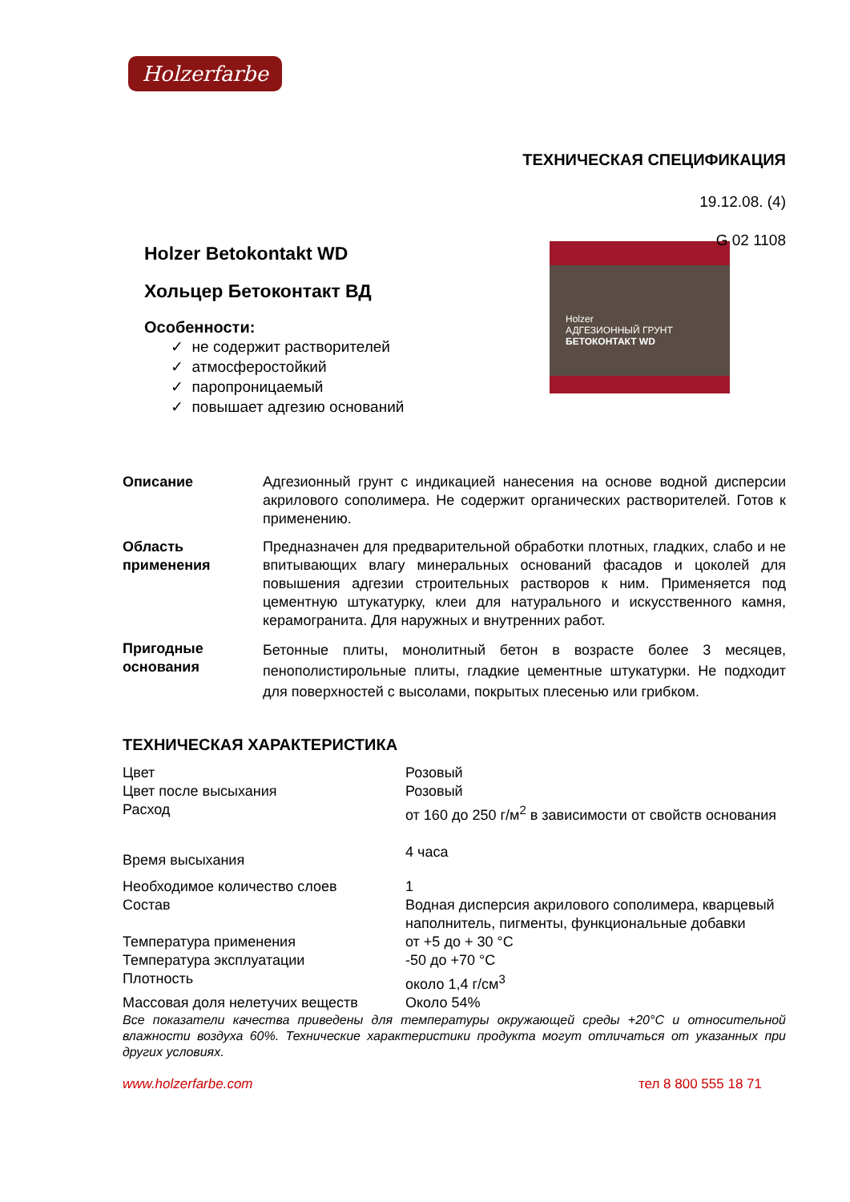Holzerfarbe
ТЕХНИЧЕСКАЯ СПЕЦИФИКАЦИЯ
19.12.08. (4)
G 02 1108
Holzer
АДГЕЗИОННЫЙ ГРУНТ
БЕТОКОНТАКТ WD
Holzer Betokontakt WD
Хольцер Бетоконтакт ВД
Особенности:
✓ не содержит растворителей
✓ атмосферостойкий
✓ паропроницаемый
✓ повышает адгезию оснований
| Описание | Адгезионный грунт с индикацией нанесения на основе водной дисперсии акрилового сополимера. Не содержит органических растворителей. Готов к применению. |
| Область применения | Предназначен для предварительной обработки плотных, гладких, слабо и не впитывающих влагу минеральных оснований фасадов и цоколей для повышения адгезии строительных растворов к ним. Применяется под цементную штукатурку, клеи для натурального и искусственного камня, керамогранита. Для наружных и внутренних работ. |
| Пригодные основания | Бетонные плиты, монолитный бетон в возрасте более 3 месяцев, пенополистирольные плиты, гладкие цементные штукатурки. Не подходит для поверхностей с высолами, покрытых плесенью или грибком. |
ТЕХНИЧЕСКАЯ ХАРАКТЕРИСТИКА
| Цвет | Розовый |
| Цвет после высыхания | Розовый |
| Расход | от 160 до 250 г/м<sup>2</sup> в зависимости от свойств основания |
| Время высыхания | 4 часа |
| Необходимое количество слоев | 1 |
| Состав | Водная дисперсия акрилового сополимера, кварцевый наполнитель, пигменты, функциональные добавки |
| Температура применения | от +5 до + 30 °С |
| Температура эксплуатации | -50 до +70 °С |
| Плотность | около 1,4 г/см<sup>3</sup> |
| Массовая доля нелетучих веществ | Около 54% |
Все показатели качества приведены для температуры окружающей среды +20°С и относительной влажности воздуха 60%. Технические характеристики продукта могут отличаться от указанных при других условиях.
www.holzerfarbe.com тел 8 800 555 18 71